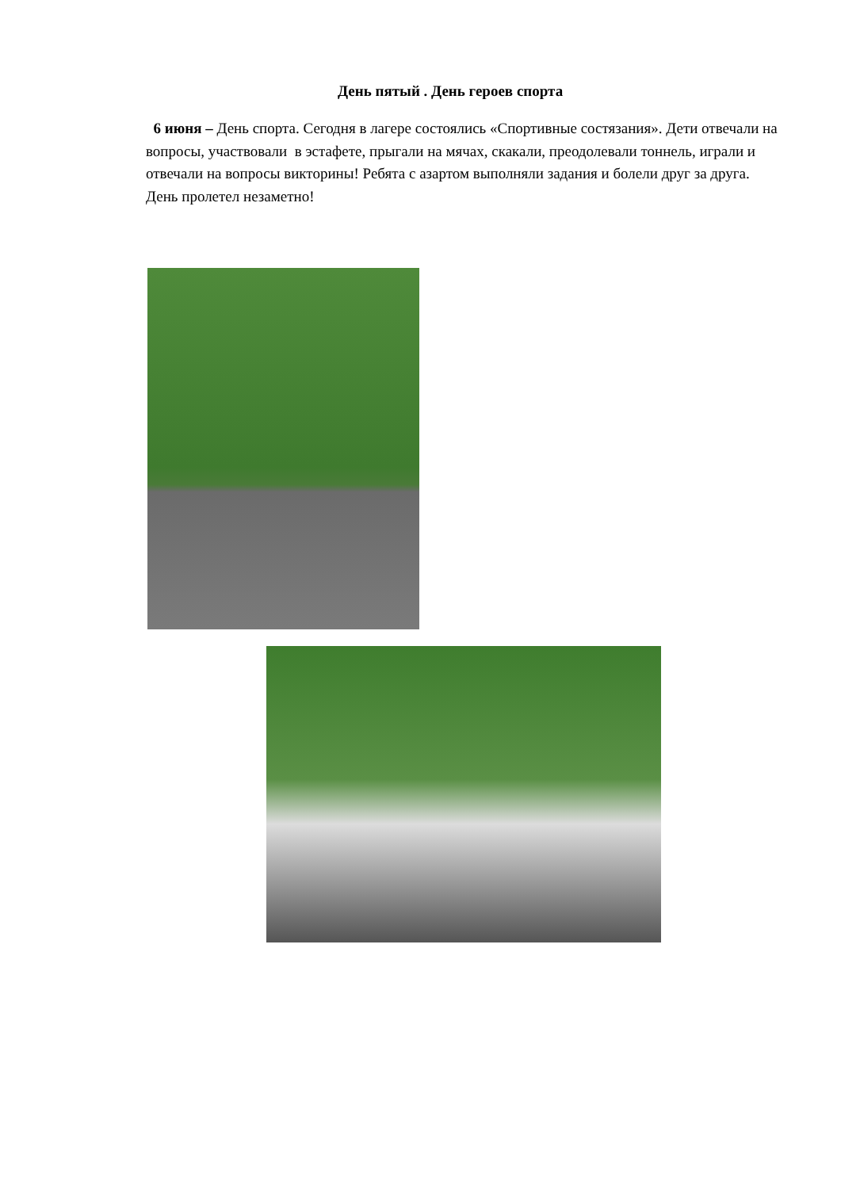День пятый . День героев спорта
6 июня – День спорта. Сегодня в лагере состоялись «Спортивные состязания». Дети отвечали на вопросы, участвовали в эстафете, прыгали на мячах, скакали, преодолевали тоннель, играли и отвечали на вопросы викторины! Ребята с азартом выполняли задания и болели друг за друга. День пролетел незаметно!